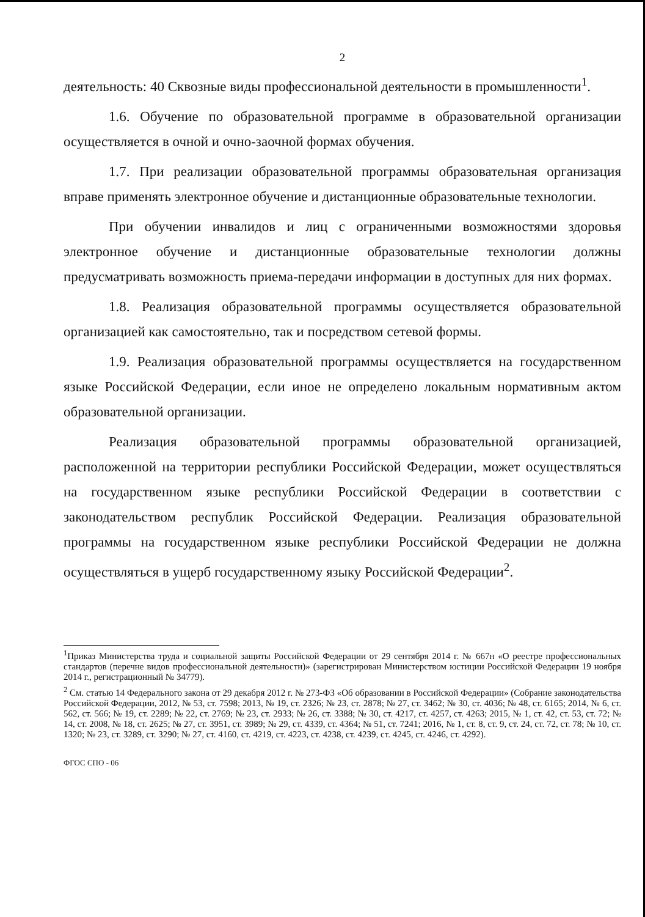2
деятельность: 40 Сквозные виды профессиональной деятельности в промышленности<sup>1</sup>.
1.6. Обучение по образовательной программе в образовательной организации осуществляется в очной и очно-заочной формах обучения.
1.7. При реализации образовательной программы образовательная организация вправе применять электронное обучение и дистанционные образовательные технологии.
При обучении инвалидов и лиц с ограниченными возможностями здоровья электронное обучение и дистанционные образовательные технологии должны предусматривать возможность приема-передачи информации в доступных для них формах.
1.8. Реализация образовательной программы осуществляется образовательной организацией как самостоятельно, так и посредством сетевой формы.
1.9. Реализация образовательной программы осуществляется на государственном языке Российской Федерации, если иное не определено локальным нормативным актом образовательной организации.
Реализация образовательной программы образовательной организацией, расположенной на территории республики Российской Федерации, может осуществляться на государственном языке республики Российской Федерации в соответствии с законодательством республик Российской Федерации. Реализация образовательной программы на государственном языке республики Российской Федерации не должна осуществляться в ущерб государственному языку Российской Федерации<sup>2</sup>.
<sup>1</sup> Приказ Министерства труда и социальной защиты Российской Федерации от 29 сентября 2014 г. № 667н «О реестре профессиональных стандартов (перечне видов профессиональной деятельности)» (зарегистрирован Министерством юстиции Российской Федерации 19 ноября 2014 г., регистрационный № 34779).
<sup>2</sup> См. статью 14 Федерального закона от 29 декабря 2012 г. № 273-ФЗ «Об образовании в Российской Федерации» (Собрание законодательства Российской Федерации, 2012, № 53, ст. 7598; 2013, № 19, ст. 2326; № 23, ст. 2878; № 27, ст. 3462; № 30, ст. 4036; № 48, ст. 6165; 2014, № 6, ст. 562, ст. 566; № 19, ст. 2289; № 22, ст. 2769; № 23, ст. 2933; № 26, ст. 3388; № 30, ст. 4217, ст. 4257, ст. 4263; 2015, № 1, ст. 42, ст. 53, ст. 72; № 14, ст. 2008, № 18, ст. 2625; № 27, ст. 3951, ст. 3989; № 29, ст. 4339, ст. 4364; № 51, ст. 7241; 2016, № 1, ст. 8, ст. 9, ст. 24, ст. 72, ст. 78; № 10, ст. 1320; № 23, ст. 3289, ст. 3290; № 27, ст. 4160, ст. 4219, ст. 4223, ст. 4238, ст. 4239, ст. 4245, ст. 4246, ст. 4292).
ФГОС СПО - 06